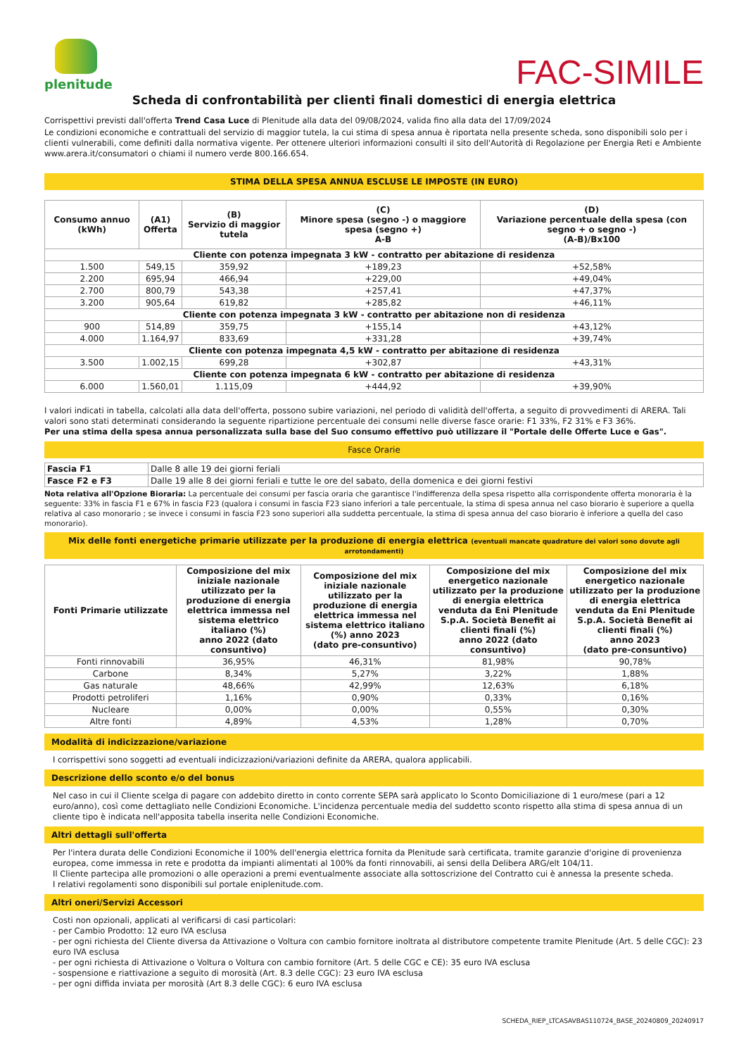plenitude
FAC-SIMILE
Scheda di confrontabilità per clienti finali domestici di energia elettrica
Corrispettivi previsti dall'offerta Trend Casa Luce di Plenitude alla data del 09/08/2024, valida fino alla data del 17/09/2024
Le condizioni economiche e contrattuali del servizio di maggior tutela, la cui stima di spesa annua è riportata nella presente scheda, sono disponibili solo per i clienti vulnerabili, come definiti dalla normativa vigente. Per ottenere ulteriori informazioni consulti il sito dell'Autorità di Regolazione per Energia Reti e Ambiente www.arera.it/consumatori o chiami il numero verde 800.166.654.
STIMA DELLA SPESA ANNUA ESCLUSE LE IMPOSTE (IN EURO)
| Consumo annuo (kWh) | (A1) Offerta | (B) Servizio di maggior tutela | (C) Minore spesa (segno -) o maggiore spesa (segno +) A-B | (D) Variazione percentuale della spesa (con segno + o segno -) (A-B)/Bx100 |
| --- | --- | --- | --- | --- |
| Cliente con potenza impegnata 3 kW - contratto per abitazione di residenza | | | | |
| 1.500 | 549,15 | 359,92 | +189,23 | +52,58% |
| 2.200 | 695,94 | 466,94 | +229,00 | +49,04% |
| 2.700 | 800,79 | 543,38 | +257,41 | +47,37% |
| 3.200 | 905,64 | 619,82 | +285,82 | +46,11% |
| Cliente con potenza impegnata 3 kW - contratto per abitazione non di residenza | | | | |
| 900 | 514,89 | 359,75 | +155,14 | +43,12% |
| 4.000 | 1.164,97 | 833,69 | +331,28 | +39,74% |
| Cliente con potenza impegnata 4,5 kW - contratto per abitazione di residenza | | | | |
| 3.500 | 1.002,15 | 699,28 | +302,87 | +43,31% |
| Cliente con potenza impegnata 6 kW - contratto per abitazione di residenza | | | | |
| 6.000 | 1.560,01 | 1.115,09 | +444,92 | +39,90% |
I valori indicati in tabella, calcolati alla data dell'offerta, possono subire variazioni, nel periodo di validità dell'offerta, a seguito di provvedimenti di ARERA. Tali valori sono stati determinati considerando la seguente ripartizione percentuale dei consumi nelle diverse fasce orarie: F1 33%, F2 31% e F3 36%.
Per una stima della spesa annua personalizzata sulla base del Suo consumo effettivo può utilizzare il "Portale delle Offerte Luce e Gas".
Fasce Orarie
| Fascia F1 | Dalle 8 alle 19 dei giorni feriali |
| Fasce F2 e F3 | Dalle 19 alle 8 dei giorni feriali e tutte le ore del sabato, della domenica e dei giorni festivi |
Nota relativa all'Opzione Bioraria: La percentuale dei consumi per fascia oraria che garantisce l'indifferenza della spesa rispetto alla corrispondente offerta monoraria è la seguente: 33% in fascia F1 e 67% in fascia F23 (qualora i consumi in fascia F23 siano inferiori a tale percentuale, la stima di spesa annua nel caso biorario è superiore a quella relativa al caso monorario ; se invece i consumi in fascia F23 sono superiori alla suddetta percentuale, la stima di spesa annua del caso biorario è inferiore a quella del caso monorario).
Mix delle fonti energetiche primarie utilizzate per la produzione di energia elettrica (eventuali mancate quadrature dei valori sono dovute agli arrotondamenti)
| Fonti Primarie utilizzate | Composizione del mix iniziale nazionale utilizzato per la produzione di energia elettrica immessa nel sistema elettrico italiano (%) anno 2022 (dato consuntivo) | Composizione del mix iniziale nazionale utilizzato per la produzione di energia elettrica immessa nel sistema elettrico italiano (%) anno 2023 (dato pre-consuntivo) | Composizione del mix energetico nazionale utilizzato per la produzione di energia elettrica venduta da Eni Plenitude S.p.A. Società Benefit ai clienti finali (%) anno 2022 (dato consuntivo) | Composizione del mix energetico nazionale utilizzato per la produzione di energia elettrica venduta da Eni Plenitude S.p.A. Società Benefit ai clienti finali (%) anno 2023 (dato pre-consuntivo) |
| --- | --- | --- | --- | --- |
| Fonti rinnovabili | 36,95% | 46,31% | 81,98% | 90,78% |
| Carbone | 8,34% | 5,27% | 3,22% | 1,88% |
| Gas naturale | 48,66% | 42,99% | 12,63% | 6,18% |
| Prodotti petroliferi | 1,16% | 0,90% | 0,33% | 0,16% |
| Nucleare | 0,00% | 0,00% | 0,55% | 0,30% |
| Altre fonti | 4,89% | 4,53% | 1,28% | 0,70% |
Modalità di indicizzazione/variazione
I corrispettivi sono soggetti ad eventuali indicizzazioni/variazioni definite da ARERA, qualora applicabili.
Descrizione dello sconto e/o del bonus
Nel caso in cui il Cliente scelga di pagare con addebito diretto in conto corrente SEPA sarà applicato lo Sconto Domiciliazione di 1 euro/mese (pari a 12 euro/anno), così come dettagliato nelle Condizioni Economiche. L'incidenza percentuale media del suddetto sconto rispetto alla stima di spesa annua di un cliente tipo è indicata nell'apposita tabella inserita nelle Condizioni Economiche.
Altri dettagli sull'offerta
Per l'intera durata delle Condizioni Economiche il 100% dell'energia elettrica fornita da Plenitude sarà certificata, tramite garanzie d'origine di provenienza europea, come immessa in rete e prodotta da impianti alimentati al 100% da fonti rinnovabili, ai sensi della Delibera ARG/elt 104/11.
Il Cliente partecipa alle promozioni o alle operazioni a premi eventualmente associate alla sottoscrizione del Contratto cui è annessa la presente scheda.
I relativi regolamenti sono disponibili sul portale eniplenitude.com.
Altri oneri/Servizi Accessori
Costi non opzionali, applicati al verificarsi di casi particolari:
- per Cambio Prodotto: 12 euro IVA esclusa
- per ogni richiesta del Cliente diversa da Attivazione o Voltura con cambio fornitore inoltrata al distributore competente tramite Plenitude (Art. 5 delle CGC): 23 euro IVA esclusa
- per ogni richiesta di Attivazione o Voltura o Voltura con cambio fornitore (Art. 5 delle CGC e CE): 35 euro IVA esclusa
- sospensione e riattivazione a seguito di morosità (Art. 8.3 delle CGC): 23 euro IVA esclusa
- per ogni diffida inviata per morosità (Art 8.3 delle CGC): 6 euro IVA esclusa
SCHEDA_RIEP_LTCASAVBAS110724_BASE_20240809_20240917